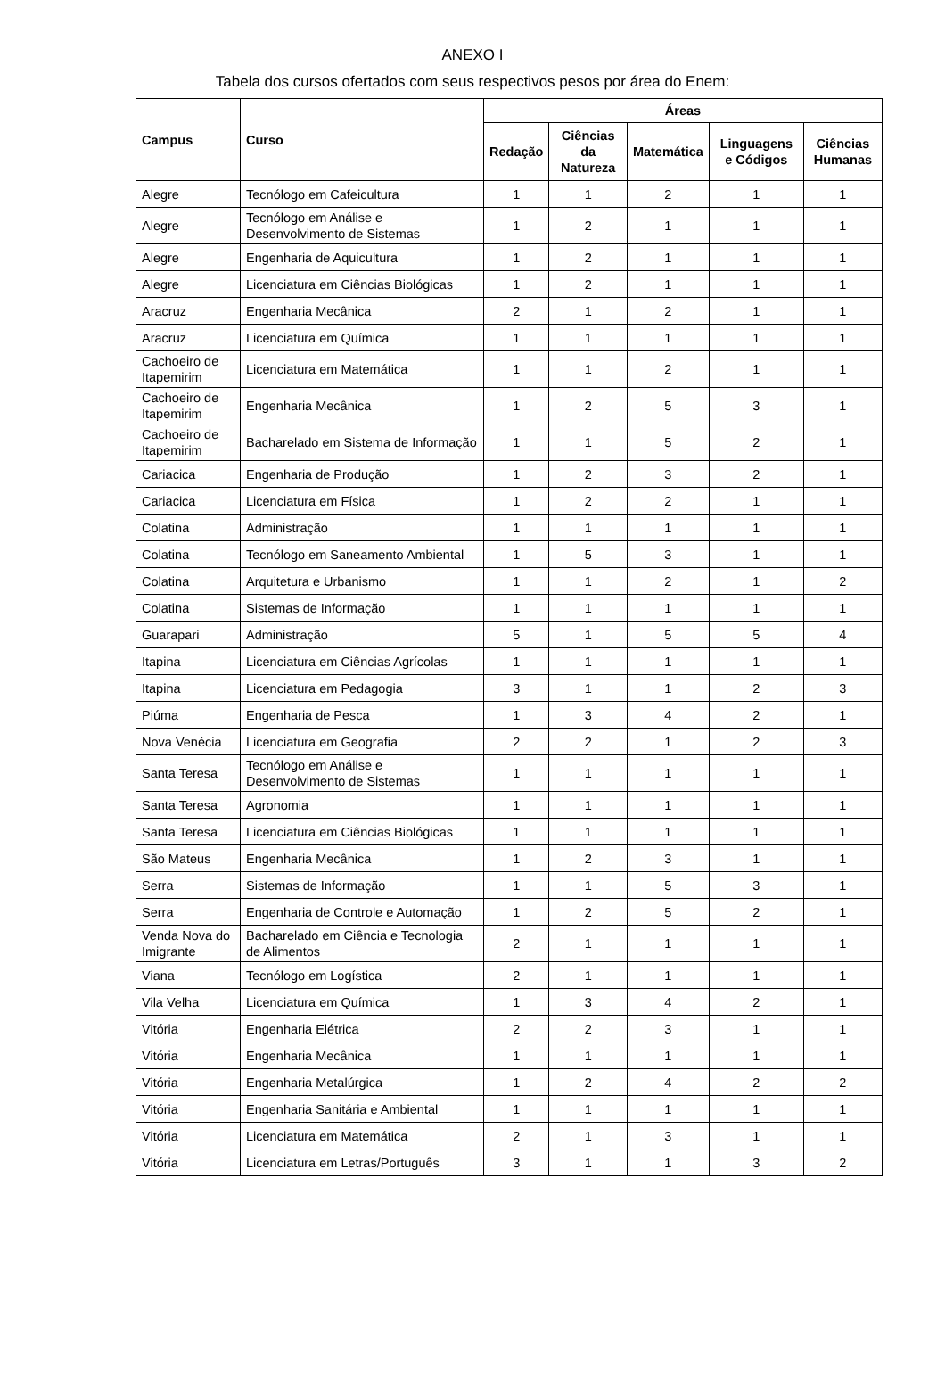ANEXO I
Tabela dos cursos ofertados com seus respectivos pesos por área do Enem:
| Campus | Curso | Áreas | | | | |
| --- | --- | --- | --- | --- | --- | --- |
| | | Redação | Ciências da Natureza | Matemática | Linguagens e Códigos | Ciências Humanas |
| Alegre | Tecnólogo em Cafeicultura | 1 | 1 | 2 | 1 | 1 |
| Alegre | Tecnólogo em Análise e Desenvolvimento de Sistemas | 1 | 2 | 1 | 1 | 1 |
| Alegre | Engenharia de Aquicultura | 1 | 2 | 1 | 1 | 1 |
| Alegre | Licenciatura em Ciências Biológicas | 1 | 2 | 1 | 1 | 1 |
| Aracruz | Engenharia Mecânica | 2 | 1 | 2 | 1 | 1 |
| Aracruz | Licenciatura em Química | 1 | 1 | 1 | 1 | 1 |
| Cachoeiro de Itapemirim | Licenciatura em Matemática | 1 | 1 | 2 | 1 | 1 |
| Cachoeiro de Itapemirim | Engenharia Mecânica | 1 | 2 | 5 | 3 | 1 |
| Cachoeiro de Itapemirim | Bacharelado em Sistema de Informação | 1 | 1 | 5 | 2 | 1 |
| Cariacica | Engenharia de Produção | 1 | 2 | 3 | 2 | 1 |
| Cariacica | Licenciatura em Física | 1 | 2 | 2 | 1 | 1 |
| Colatina | Administração | 1 | 1 | 1 | 1 | 1 |
| Colatina | Tecnólogo em Saneamento Ambiental | 1 | 5 | 3 | 1 | 1 |
| Colatina | Arquitetura e Urbanismo | 1 | 1 | 2 | 1 | 2 |
| Colatina | Sistemas de Informação | 1 | 1 | 1 | 1 | 1 |
| Guarapari | Administração | 5 | 1 | 5 | 5 | 4 |
| Itapina | Licenciatura em Ciências Agrícolas | 1 | 1 | 1 | 1 | 1 |
| Itapina | Licenciatura em Pedagogia | 3 | 1 | 1 | 2 | 3 |
| Piúma | Engenharia de Pesca | 1 | 3 | 4 | 2 | 1 |
| Nova Venécia | Licenciatura em Geografia | 2 | 2 | 1 | 2 | 3 |
| Santa Teresa | Tecnólogo em Análise e Desenvolvimento de Sistemas | 1 | 1 | 1 | 1 | 1 |
| Santa Teresa | Agronomia | 1 | 1 | 1 | 1 | 1 |
| Santa Teresa | Licenciatura em Ciências Biológicas | 1 | 1 | 1 | 1 | 1 |
| São Mateus | Engenharia Mecânica | 1 | 2 | 3 | 1 | 1 |
| Serra | Sistemas de Informação | 1 | 1 | 5 | 3 | 1 |
| Serra | Engenharia de Controle e Automação | 1 | 2 | 5 | 2 | 1 |
| Venda Nova do Imigrante | Bacharelado em Ciência e Tecnologia de Alimentos | 2 | 1 | 1 | 1 | 1 |
| Viana | Tecnólogo em Logística | 2 | 1 | 1 | 1 | 1 |
| Vila Velha | Licenciatura em Química | 1 | 3 | 4 | 2 | 1 |
| Vitória | Engenharia Elétrica | 2 | 2 | 3 | 1 | 1 |
| Vitória | Engenharia Mecânica | 1 | 1 | 1 | 1 | 1 |
| Vitória | Engenharia Metalúrgica | 1 | 2 | 4 | 2 | 2 |
| Vitória | Engenharia Sanitária e Ambiental | 1 | 1 | 1 | 1 | 1 |
| Vitória | Licenciatura em Matemática | 2 | 1 | 3 | 1 | 1 |
| Vitória | Licenciatura em Letras/Português | 3 | 1 | 1 | 3 | 2 |